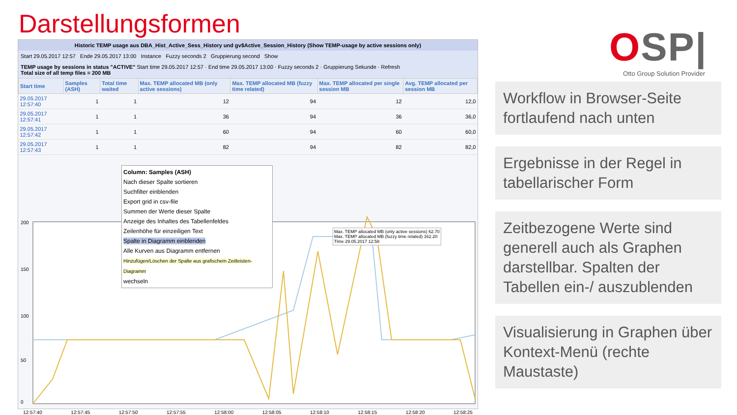Darstellungsformen
Historic TEMP usage aus DBA_Hist_Active_Sess_History und gv$Active_Session_History (Show TEMP-usage by active sessions only)
Start 29.05.2017 12:57 Ende 29.05.2017 13:00 Instance Fuzzy seconds 2 Gruppierung second Show
TEMP usage by sessions in status "ACTIVE" Start time 29.05.2017 12:57 · End time 29.05.2017 13:00 · Fuzzy seconds 2 · Gruppierung Sekunde · Refresh
Total size of all temp files = 200 MB
| Start time | Samples (ASH) | Total time waited | Max. TEMP allocated MB (only active sessions) | Max. TEMP allocated MB (fuzzy time related) | Max. TEMP allocated per single session MB | Avg. TEMP allocated per session MB |
| --- | --- | --- | --- | --- | --- | --- |
| 29.05.2017 12:57:40 | 1 | 1 | 12 | 94 | 12 | 12,0 |
| 29.05.2017 12:57:41 | 1 | 1 | 36 | 94 | 36 | 36,0 |
| 29.05.2017 12:57:42 | 1 | 1 | 60 | 94 | 60 | 60,0 |
| 29.05.2017 12:57:43 | 1 | 1 | 82 | 94 | 82 | 82,0 |
200
150
100
50
0
Max. TEMP allocated MB (only active sessions) 62.70
Max. TEMP allocated MB (fuzzy time related) 162.20
Time 29.05.2017 12:58
12:57:40 12:57:45 12:57:50 12:57:55 12:58:00 12:58:05 12:58:10 12:58:15 12:58:20 12:58:25
Column: Samples (ASH)
Nach dieser Spalte sortieren
Suchfilter einblenden
Export grid in csv-file
Summen der Werte dieser Spalte
Anzeige des Inhaltes des Tabellenfeldes
Zeilenhöhe für einzeiligen Text
Spalte in Diagramm einblenden
Alle Kurven aus Diagramm entfernen
Hinzufügen/Löschen der Spalte aus grafischem Zeitleisten-Diagramm
wechseln
OSP|
Otto Group Solution Provider
Workflow in Browser-Seite fortlaufend nach unten
Ergebnisse in der Regel in tabellarischer Form
Zeitbezogene Werte sind generell auch als Graphen darstellbar. Spalten der Tabellen ein-/ auszublenden
Visualisierung in Graphen über Kontext-Menü (rechte Maustaste)